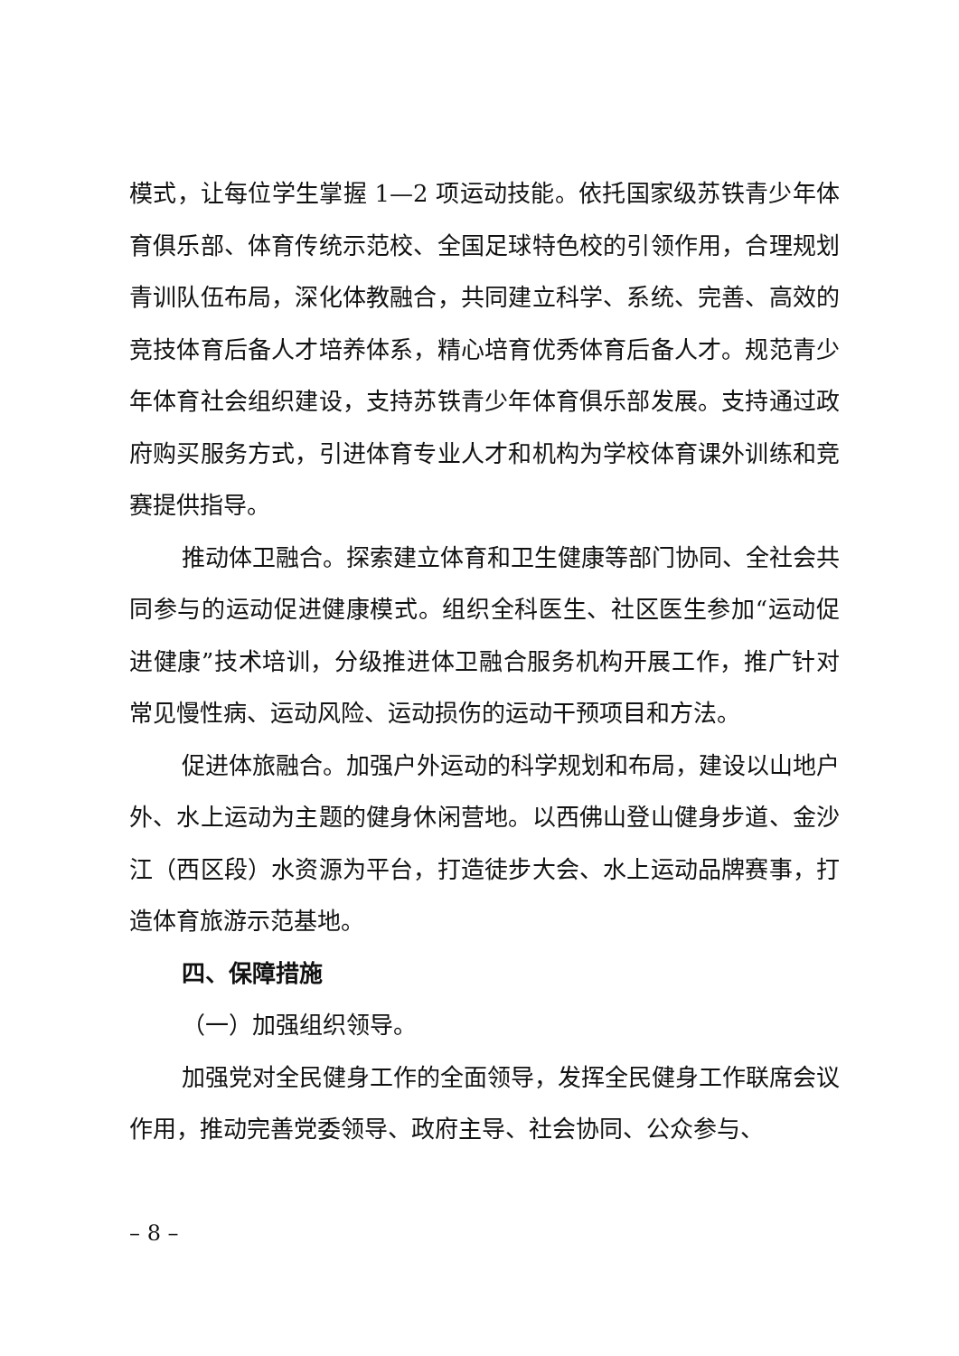模式，让每位学生掌握 1—2 项运动技能。依托国家级苏铁青少年体育俱乐部、体育传统示范校、全国足球特色校的引领作用，合理规划青训队伍布局，深化体教融合，共同建立科学、系统、完善、高效的竞技体育后备人才培养体系，精心培育优秀体育后备人才。规范青少年体育社会组织建设，支持苏铁青少年体育俱乐部发展。支持通过政府购买服务方式，引进体育专业人才和机构为学校体育课外训练和竞赛提供指导。
推动体卫融合。探索建立体育和卫生健康等部门协同、全社会共同参与的运动促进健康模式。组织全科医生、社区医生参加“运动促进健康”技术培训，分级推进体卫融合服务机构开展工作，推广针对常见慢性病、运动风险、运动损伤的运动干预项目和方法。
促进体旅融合。加强户外运动的科学规划和布局，建设以山地户外、水上运动为主题的健身休闲营地。以西佛山登山健身步道、金沙江（西区段）水资源为平台，打造徒步大会、水上运动品牌赛事，打造体育旅游示范基地。
四、保障措施
（一）加强组织领导。
加强党对全民健身工作的全面领导，发挥全民健身工作联席会议作用，推动完善党委领导、政府主导、社会协同、公众参与、
– 8 –